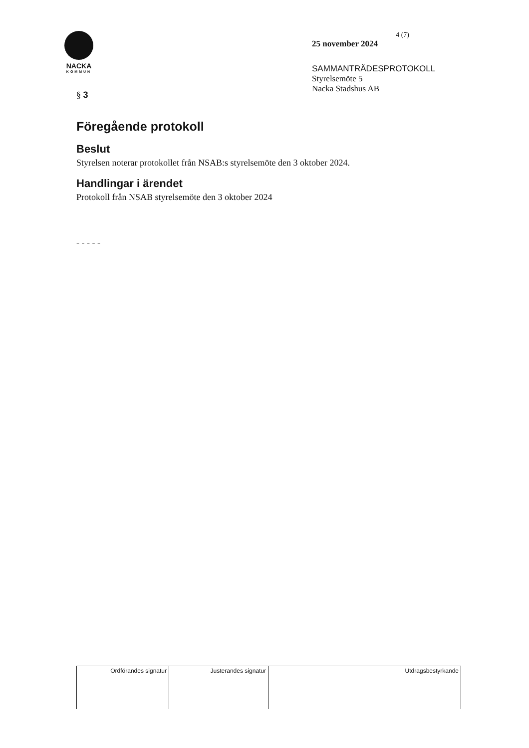NACKA
KOMMUN
4 (7)
25 november 2024
SAMMANTRÄDESPROTOKOLL
Styrelsemöte 5
Nacka Stadshus AB
§ 3
Föregående protokoll
Beslut
Styrelsen noterar protokollet från NSAB:s styrelsemöte den 3 oktober 2024.
Handlingar i ärendet
Protokoll från NSAB styrelsemöte den 3 oktober 2024
- - - - -
| Ordförandes signatur | Justerandes signatur | Utdragsbestyrkande |